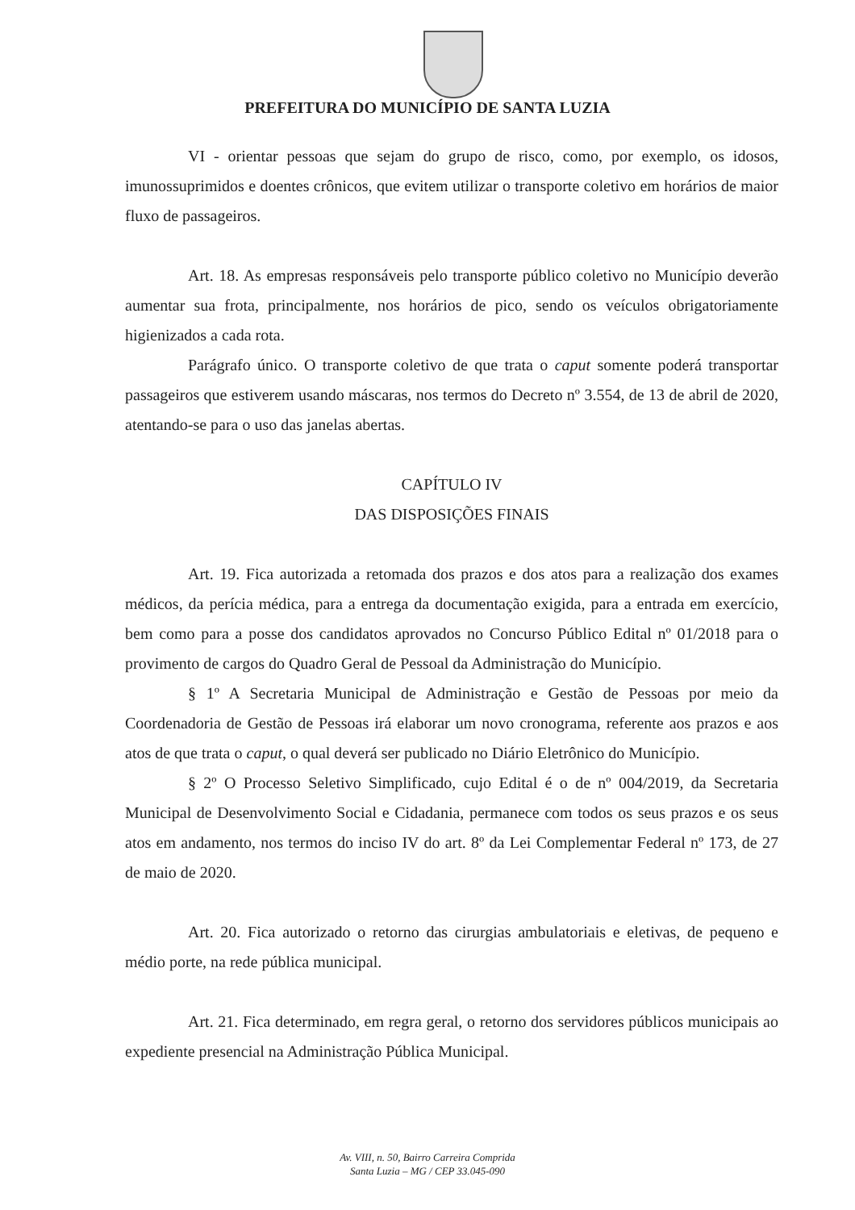PREFEITURA DO MUNICÍPIO DE SANTA LUZIA
VI - orientar pessoas que sejam do grupo de risco, como, por exemplo, os idosos, imunossuprimidos e doentes crônicos, que evitem utilizar o transporte coletivo em horários de maior fluxo de passageiros.
Art. 18. As empresas responsáveis pelo transporte público coletivo no Município deverão aumentar sua frota, principalmente, nos horários de pico, sendo os veículos obrigatoriamente higienizados a cada rota.
Parágrafo único. O transporte coletivo de que trata o caput somente poderá transportar passageiros que estiverem usando máscaras, nos termos do Decreto nº 3.554, de 13 de abril de 2020, atentando-se para o uso das janelas abertas.
CAPÍTULO IV
DAS DISPOSIÇÕES FINAIS
Art. 19. Fica autorizada a retomada dos prazos e dos atos para a realização dos exames médicos, da perícia médica, para a entrega da documentação exigida, para a entrada em exercício, bem como para a posse dos candidatos aprovados no Concurso Público Edital nº 01/2018 para o provimento de cargos do Quadro Geral de Pessoal da Administração do Município.
§ 1º A Secretaria Municipal de Administração e Gestão de Pessoas por meio da Coordenadoria de Gestão de Pessoas irá elaborar um novo cronograma, referente aos prazos e aos atos de que trata o caput, o qual deverá ser publicado no Diário Eletrônico do Município.
§ 2º O Processo Seletivo Simplificado, cujo Edital é o de nº 004/2019, da Secretaria Municipal de Desenvolvimento Social e Cidadania, permanece com todos os seus prazos e os seus atos em andamento, nos termos do inciso IV do art. 8º da Lei Complementar Federal nº 173, de 27 de maio de 2020.
Art. 20. Fica autorizado o retorno das cirurgias ambulatoriais e eletivas, de pequeno e médio porte, na rede pública municipal.
Art. 21. Fica determinado, em regra geral, o retorno dos servidores públicos municipais ao expediente presencial na Administração Pública Municipal.
Av. VIII, n. 50, Bairro Carreira Comprida
Santa Luzia – MG / CEP 33.045-090